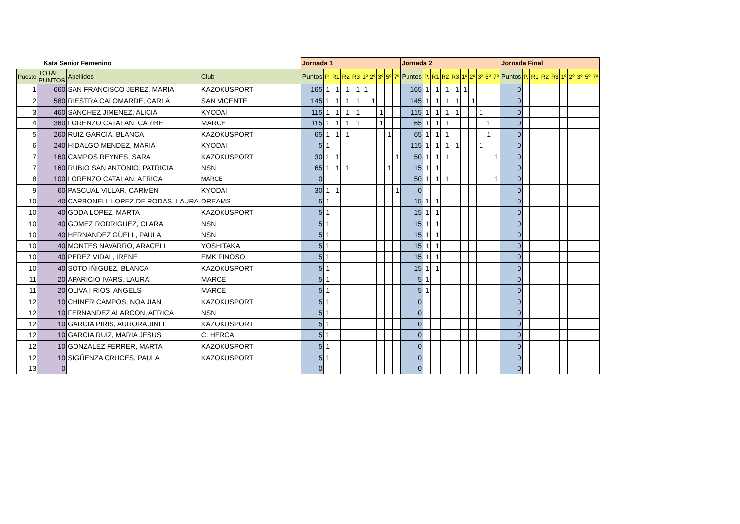| Kata Senior Femenino | | | | Jornada 1 | | | | | | | | | | Jornada 2 | | | | | | | | | | Jornada Final | | | | | | | | | |
| --- | --- | --- | --- | --- | --- | --- | --- | --- | --- | --- | --- | --- | --- | --- | --- | --- | --- | --- | --- | --- | --- | --- | --- | --- | --- | --- | --- | --- | --- | --- | --- | --- | --- |
| Puesto | TOTAL PUNTOS | Apellidos | Club | Puntos | P. | R1 | R2 | R3 | 1º | 2º | 3º | 5º | 7º | Puntos | P. | R1 | R2 | R3 | 1º | 2º | 3º | 5º | 7º | Puntos | P. | R1 | R2 | R3 | 1º | 2º | 3º | 5º | 7º |
| 1 | 660 | SAN FRANCISCO JEREZ, MARIA | KAZOKUSPORT | 165 | 1 | 1 | 1 | 1 | 1 | | | | | 165 | 1 | 1 | 1 | 1 | 1 | | | | | 0 | | | | | | | | | |
| 2 | 580 | RIESTRA CALOMARDE, CARLA | SAN VICENTE | 145 | 1 | 1 | 1 | 1 | | 1 | | | | 145 | 1 | 1 | 1 | 1 | | 1 | | | | 0 | | | | | | | | | |
| 3 | 460 | SANCHEZ JIMENEZ, ALICIA | KYODAI | 115 | 1 | 1 | 1 | 1 | | | 1 | | | 115 | 1 | 1 | 1 | 1 | | | 1 | | | 0 | | | | | | | | | |
| 4 | 360 | LORENZO CATALAN, CARIBE | MARCE | 115 | 1 | 1 | 1 | 1 | | | 1 | | | 65 | 1 | 1 | 1 | | | | | 1 | | 0 | | | | | | | | | |
| 5 | 260 | RUIZ GARCIA, BLANCA | KAZOKUSPORT | 65 | 1 | 1 | 1 | | | | | 1 | | 65 | 1 | 1 | 1 | | | | | 1 | | 0 | | | | | | | | | |
| 6 | 240 | HIDALGO MENDEZ, MARIA | KYODAI | 5 | 1 | | | | | | | | | 115 | 1 | 1 | 1 | 1 | | | 1 | | | 0 | | | | | | | | | |
| 7 | 160 | CAMPOS REYNES, SARA | KAZOKUSPORT | 30 | 1 | 1 | | | | | | | 1 | 50 | 1 | 1 | 1 | | | | | | 1 | 0 | | | | | | | | | |
| 7 | 160 | RUBIO SAN ANTONIO, PATRICIA | NSN | 65 | 1 | 1 | 1 | | | | | 1 | | 15 | 1 | 1 | | | | | | | | 0 | | | | | | | | | |
| 8 | 100 | LORENZO CATALAN, AFRICA | MARCE | 0 | | | | | | | | | | 50 | 1 | 1 | 1 | | | | | | 1 | 0 | | | | | | | | | |
| 9 | 60 | PASCUAL VILLAR, CARMEN | KYODAI | 30 | 1 | 1 | | | | | | | 1 | 0 | | | | | | | | | | 0 | | | | | | | | | |
| 10 | 40 | CARBONELL LOPEZ DE RODAS, LAURA | DREAMS | 5 | 1 | | | | | | | | | 15 | 1 | 1 | | | | | | | | 0 | | | | | | | | | |
| 10 | 40 | GODA LOPEZ, MARTA | KAZOKUSPORT | 5 | 1 | | | | | | | | | 15 | 1 | 1 | | | | | | | | 0 | | | | | | | | | |
| 10 | 40 | GOMEZ RODRIGUEZ, CLARA | NSN | 5 | 1 | | | | | | | | | 15 | 1 | 1 | | | | | | | | 0 | | | | | | | | | |
| 10 | 40 | HERNANDEZ GÜELL, PAULA | NSN | 5 | 1 | | | | | | | | | 15 | 1 | 1 | | | | | | | | 0 | | | | | | | | | |
| 10 | 40 | MONTES NAVARRO, ARACELI | YOSHITAKA | 5 | 1 | | | | | | | | | 15 | 1 | 1 | | | | | | | | 0 | | | | | | | | | |
| 10 | 40 | PEREZ VIDAL, IRENE | EMK PINOSO | 5 | 1 | | | | | | | | | 15 | 1 | 1 | | | | | | | | 0 | | | | | | | | | |
| 10 | 40 | SOTO IÑIGUEZ, BLANCA | KAZOKUSPORT | 5 | 1 | | | | | | | | | 15 | 1 | 1 | | | | | | | | 0 | | | | | | | | | |
| 11 | 20 | APARICIO IVARS, LAURA | MARCE | 5 | 1 | | | | | | | | | 5 | 1 | | | | | | | | | 0 | | | | | | | | | |
| 11 | 20 | OLIVA I RIOS, ANGELS | MARCE | 5 | 1 | | | | | | | | | 5 | 1 | | | | | | | | | 0 | | | | | | | | | |
| 12 | 10 | CHINER CAMPOS, NOA JIAN | KAZOKUSPORT | 5 | 1 | | | | | | | | | 0 | | | | | | | | | | 0 | | | | | | | | | |
| 12 | 10 | FERNANDEZ ALARCON, AFRICA | NSN | 5 | 1 | | | | | | | | | 0 | | | | | | | | | | 0 | | | | | | | | | |
| 12 | 10 | GARCIA PIRIS, AURORA JINLI | KAZOKUSPORT | 5 | 1 | | | | | | | | | 0 | | | | | | | | | | 0 | | | | | | | | | |
| 12 | 10 | GARCIA RUIZ, MARIA JESUS | C. HERCA | 5 | 1 | | | | | | | | | 0 | | | | | | | | | | 0 | | | | | | | | | |
| 12 | 10 | GONZALEZ FERRER, MARTA | KAZOKUSPORT | 5 | 1 | | | | | | | | | 0 | | | | | | | | | | 0 | | | | | | | | | |
| 12 | 10 | SIGÜENZA CRUCES, PAULA | KAZOKUSPORT | 5 | 1 | | | | | | | | | 0 | | | | | | | | | | 0 | | | | | | | | | |
| 13 | 0 | | | 0 | | | | | | | | | | 0 | | | | | | | | | | 0 | | | | | | | | | |